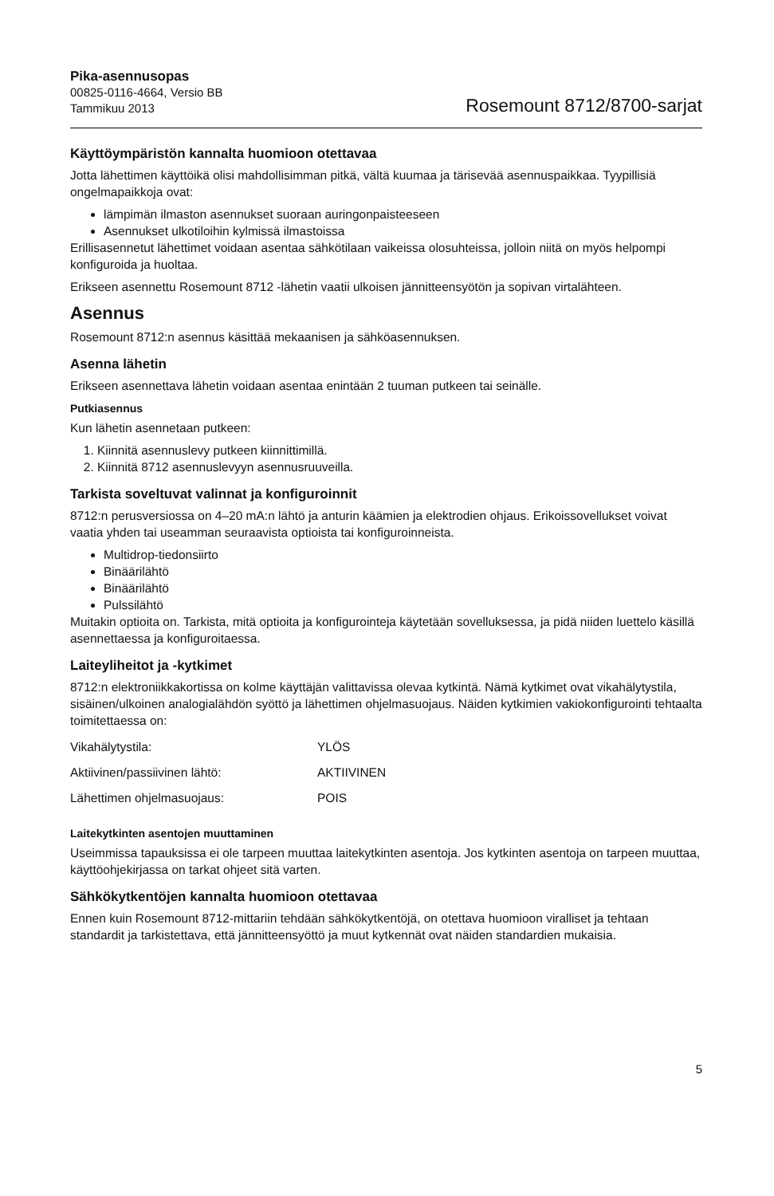Pika-asennusopas
00825-0116-4664, Versio BB
Tammikuu 2013
Rosemount 8712/8700-sarjat
Käyttöympäristön kannalta huomioon otettavaa
Jotta lähettimen käyttöikä olisi mahdollisimman pitkä, vältä kuumaa ja tärisevää asennuspaikkaa. Tyypillisiä ongelmapaikkoja ovat:
lämpimän ilmaston asennukset suoraan auringonpaisteeseen
Asennukset ulkotiloihin kylmissä ilmastoissa
Erillisasennetut lähettimet voidaan asentaa sähkötilaan vaikeissa olosuhteissa, jolloin niitä on myös helpompi konfiguroida ja huoltaa.
Erikseen asennettu Rosemount 8712 -lähetin vaatii ulkoisen jännitteensyötön ja sopivan virtalähteen.
Asennus
Rosemount 8712:n asennus käsittää mekaanisen ja sähköasennuksen.
Asenna lähetin
Erikseen asennettava lähetin voidaan asentaa enintään 2 tuuman putkeen tai seinälle.
Putkiasennus
Kun lähetin asennetaan putkeen:
1. Kiinnitä asennuslevy putkeen kiinnittimillä.
2. Kiinnitä 8712 asennuslevyyn asennusruuveilla.
Tarkista soveltuvat valinnat ja konfiguroinnit
8712:n perusversiossa on 4–20 mA:n lähtö ja anturin käämien ja elektrodien ohjaus. Erikoissovellukset voivat vaatia yhden tai useamman seuraavista optioista tai konfiguroinneista.
Multidrop-tiedonsiirto
Binäärilähtö
Binäärilähtö
Pulssilähtö
Muitakin optioita on. Tarkista, mitä optioita ja konfigurointeja käytetään sovelluksessa, ja pidä niiden luettelo käsillä asennettaessa ja konfiguroitaessa.
Laiteyliheitot ja -kytkimet
8712:n elektroniikkakortissa on kolme käyttäjän valittavissa olevaa kytkintä. Nämä kytkimet ovat vikahälytystila, sisäinen/ulkoinen analogialähdön syöttö ja lähettimen ohjelmasuojaus. Näiden kytkimien vakiokonfigurointi tehtaalta toimitettaessa on:
| Vikahälytystila: | YLÖS |
| Aktiivinen/passiivinen lähtö: | AKTIIVINEN |
| Lähettimen ohjelmasuojaus: | POIS |
Laitekytkinten asentojen muuttaminen
Useimmissa tapauksissa ei ole tarpeen muuttaa laitekytkinten asentoja. Jos kytkinten asentoja on tarpeen muuttaa, käyttöohjekirjassa on tarkat ohjeet sitä varten.
Sähkökytkentöjen kannalta huomioon otettavaa
Ennen kuin Rosemount 8712-mittariin tehdään sähkökytkentöjä, on otettava huomioon viralliset ja tehtaan standardit ja tarkistettava, että jännitteensyöttö ja muut kytkennät ovat näiden standardien mukaisia.
5